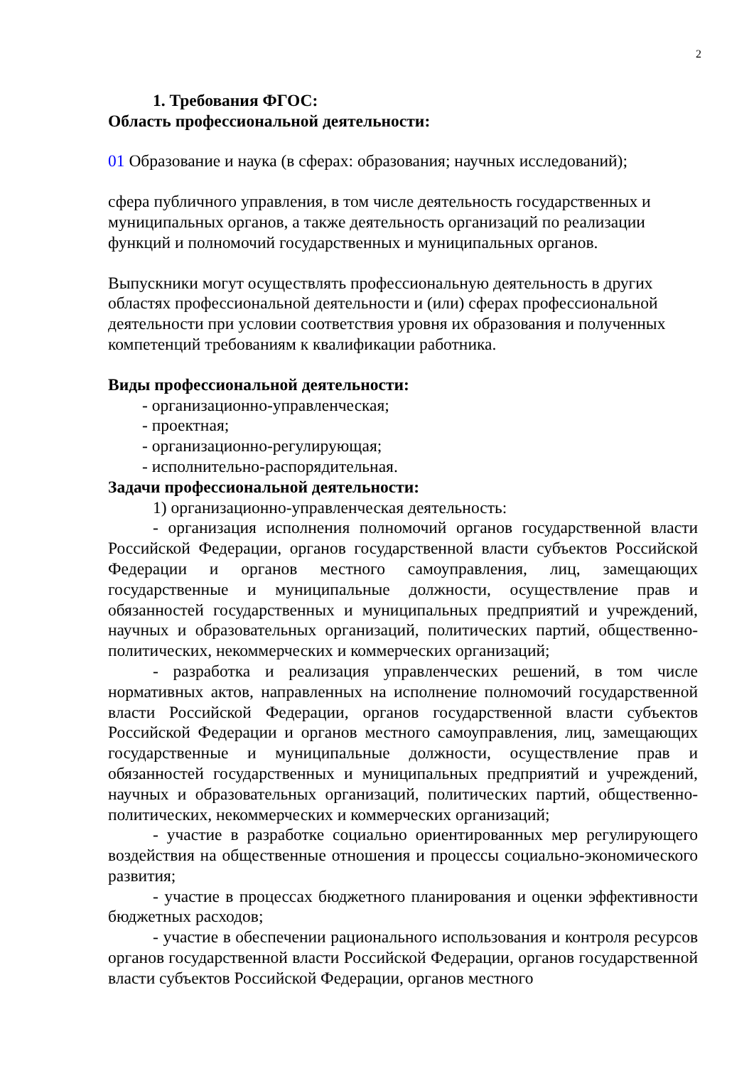2
1. Требования ФГОС:
Область профессиональной деятельности:
01 Образование и наука (в сферах: образования; научных исследований);
сфера публичного управления, в том числе деятельность государственных и муниципальных органов, а также деятельность организаций по реализации функций и полномочий государственных и муниципальных органов.
Выпускники могут осуществлять профессиональную деятельность в других областях профессиональной деятельности и (или) сферах профессиональной деятельности при условии соответствия уровня их образования и полученных компетенций требованиям к квалификации работника.
Виды профессиональной деятельности:
- организационно-управленческая;
- проектная;
- организационно-регулирующая;
- исполнительно-распорядительная.
Задачи профессиональной деятельности:
1) организационно-управленческая деятельность:
- организация исполнения полномочий органов государственной власти Российской Федерации, органов государственной власти субъектов Российской Федерации и органов местного самоуправления, лиц, замещающих государственные и муниципальные должности, осуществление прав и обязанностей государственных и муниципальных предприятий и учреждений, научных и образовательных организаций, политических партий, общественно-политических, некоммерческих и коммерческих организаций;
- разработка и реализация управленческих решений, в том числе нормативных актов, направленных на исполнение полномочий государственной власти Российской Федерации, органов государственной власти субъектов Российской Федерации и органов местного самоуправления, лиц, замещающих государственные и муниципальные должности, осуществление прав и обязанностей государственных и муниципальных предприятий и учреждений, научных и образовательных организаций, политических партий, общественно-политических, некоммерческих и коммерческих организаций;
- участие в разработке социально ориентированных мер регулирующего воздействия на общественные отношения и процессы социально-экономического развития;
- участие в процессах бюджетного планирования и оценки эффективности бюджетных расходов;
- участие в обеспечении рационального использования и контроля ресурсов органов государственной власти Российской Федерации, органов государственной власти субъектов Российской Федерации, органов местного